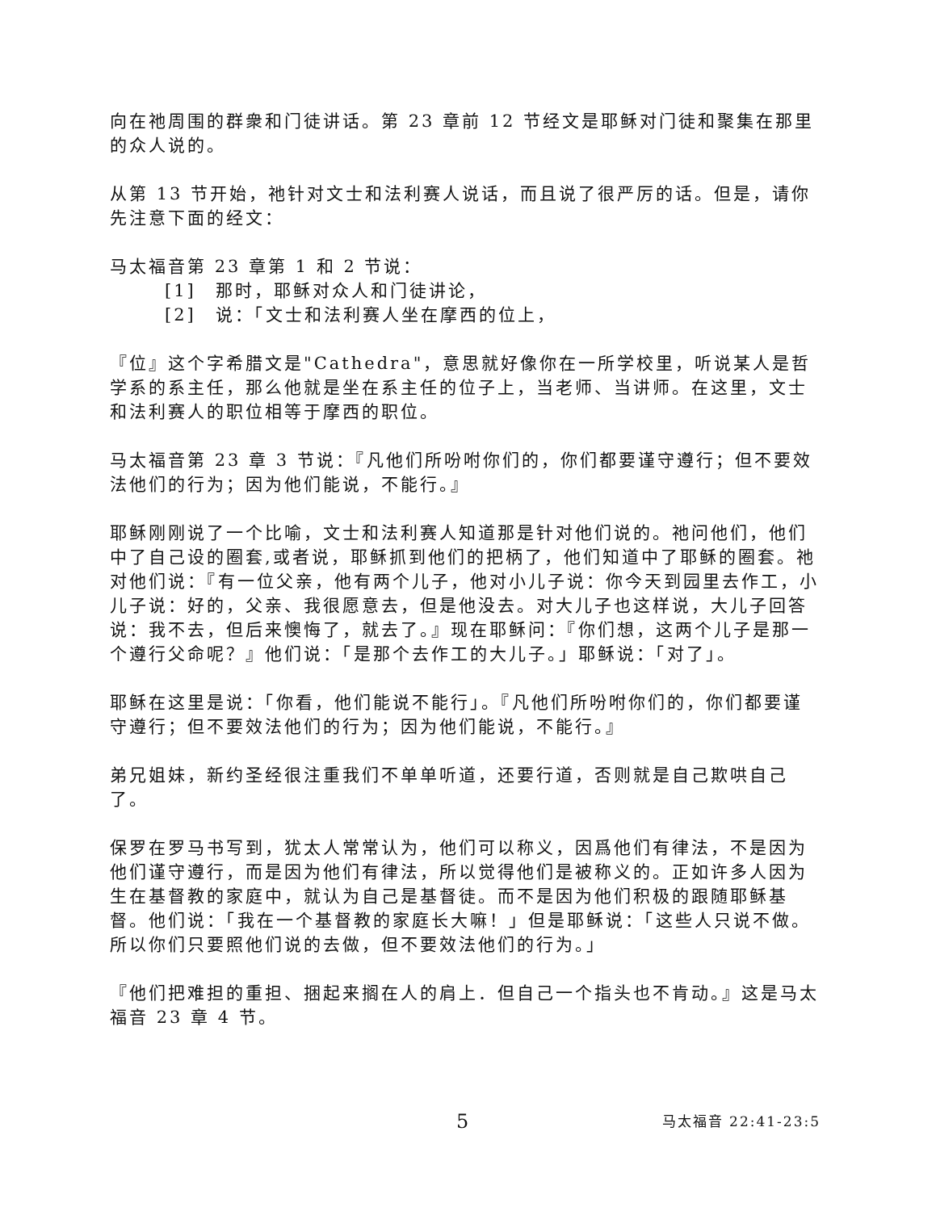向在祂周围的群衆和门徒讲话。第 23 章前 12 节经文是耶稣对门徒和聚集在那里的众人说的。
从第 13 节开始，祂针对文士和法利赛人说话，而且说了很严厉的话。但是，请你先注意下面的经文：
马太福音第 23 章第 1 和 2 节说：
[1]　那时，耶稣对众人和门徒讲论，
[2]　说：「文士和法利赛人坐在摩西的位上，
『位』这个字希腊文是"Cathedra"，意思就好像你在一所学校里，听说某人是哲学系的系主任，那么他就是坐在系主任的位子上，当老师、当讲师。在这里，文士和法利赛人的职位相等于摩西的职位。
马太福音第 23 章 3 节说：『凡他们所吩咐你们的，你们都要谨守遵行；但不要效法他们的行为；因为他们能说，不能行。』
耶稣刚刚说了一个比喻，文士和法利赛人知道那是针对他们说的。祂问他们，他们中了自己设的圈套,或者说，耶稣抓到他们的把柄了，他们知道中了耶稣的圈套。祂对他们说：『有一位父亲，他有两个儿子，他对小儿子说：你今天到园里去作工，小儿子说：好的，父亲、我很愿意去，但是他没去。对大儿子也这样说，大儿子回答说：我不去，但后来懊悔了，就去了。』现在耶稣问：『你们想，这两个儿子是那一个遵行父命呢？』他们说：「是那个去作工的大儿子。」耶稣说：「对了」。
耶稣在这里是说：「你看，他们能说不能行」。『凡他们所吩咐你们的，你们都要谨守遵行；但不要效法他们的行为；因为他们能说，不能行。』
弟兄姐妹，新约圣经很注重我们不单单听道，还要行道，否则就是自己欺哄自己了。
保罗在罗马书写到，犹太人常常认为，他们可以称义，因爲他们有律法，不是因为他们谨守遵行，而是因为他们有律法，所以觉得他们是被称义的。正如许多人因为生在基督教的家庭中，就认为自己是基督徒。而不是因为他们积极的跟随耶稣基督。他们说：「我在一个基督教的家庭长大嘛！」但是耶稣说：「这些人只说不做。所以你们只要照他们说的去做，但不要效法他们的行为。」
『他们把难担的重担、捆起来搁在人的肩上．但自己一个指头也不肯动。』这是马太福音 23 章 4 节。
5 马太福音 22:41-23:5